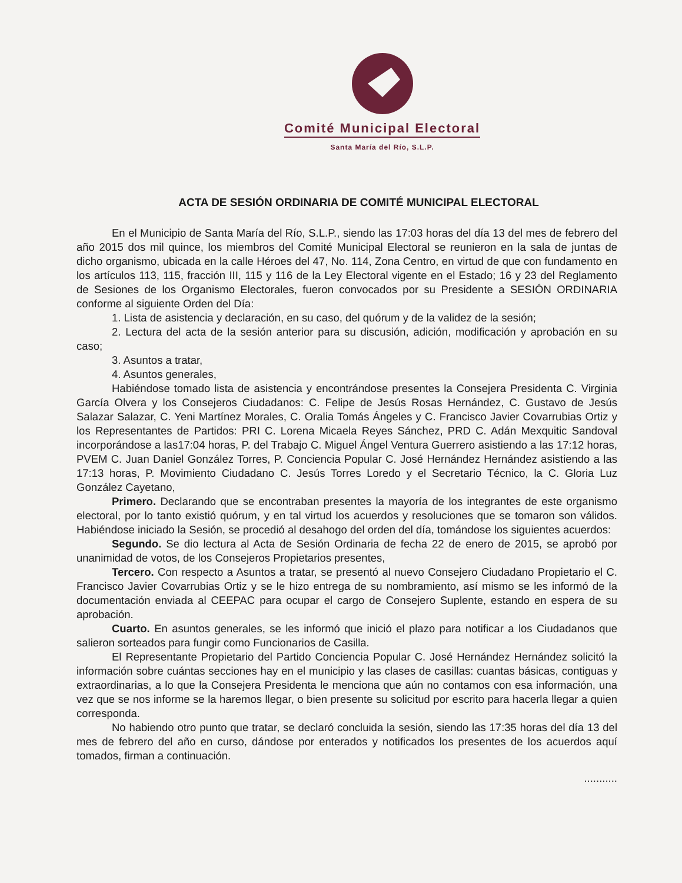Comité Municipal Electoral
Santa María del Río, S.L.P.
ACTA DE SESIÓN ORDINARIA DE COMITÉ MUNICIPAL ELECTORAL
En el Municipio de Santa María del Río, S.L.P., siendo las 17:03 horas del día 13 del mes de febrero del año 2015 dos mil quince, los miembros del Comité Municipal Electoral se reunieron en la sala de juntas de dicho organismo, ubicada en la calle Héroes del 47, No. 114, Zona Centro, en virtud de que con fundamento en los artículos 113, 115, fracción III, 115 y 116 de la Ley Electoral vigente en el Estado; 16 y 23 del Reglamento de Sesiones de los Organismo Electorales, fueron convocados por su Presidente a SESIÓN ORDINARIA conforme al siguiente Orden del Día:
1. Lista de asistencia y declaración, en su caso, del quórum y de la validez de la sesión;
2. Lectura del acta de la sesión anterior para su discusión, adición, modificación y aprobación en su caso;
3. Asuntos a tratar,
4. Asuntos generales,
Habiéndose tomado lista de asistencia y encontrándose presentes la Consejera Presidenta C. Virginia García Olvera y los Consejeros Ciudadanos: C. Felipe de Jesús Rosas Hernández, C. Gustavo de Jesús Salazar Salazar, C. Yeni Martínez Morales, C. Oralia Tomás Ángeles y C. Francisco Javier Covarrubias Ortiz y los Representantes de Partidos: PRI C. Lorena Micaela Reyes Sánchez, PRD C. Adán Mexquitic Sandoval incorporándose a las17:04 horas, P. del Trabajo C. Miguel Ángel Ventura Guerrero asistiendo a las 17:12 horas, PVEM C. Juan Daniel González Torres, P. Conciencia Popular C. José Hernández Hernández asistiendo a las 17:13 horas, P. Movimiento Ciudadano C. Jesús Torres Loredo y el Secretario Técnico, la C. Gloria Luz González Cayetano,
Primero. Declarando que se encontraban presentes la mayoría de los integrantes de este organismo electoral, por lo tanto existió quórum, y en tal virtud los acuerdos y resoluciones que se tomaron son válidos. Habiéndose iniciado la Sesión, se procedió al desahogo del orden del día, tomándose los siguientes acuerdos:
Segundo. Se dio lectura al Acta de Sesión Ordinaria de fecha 22 de enero de 2015, se aprobó por unanimidad de votos, de los Consejeros Propietarios presentes,
Tercero. Con respecto a Asuntos a tratar, se presentó al nuevo Consejero Ciudadano Propietario el C. Francisco Javier Covarrubias Ortiz y se le hizo entrega de su nombramiento, así mismo se les informó de la documentación enviada al CEEPAC para ocupar el cargo de Consejero Suplente, estando en espera de su aprobación.
Cuarto. En asuntos generales, se les informó que inició el plazo para notificar a los Ciudadanos que salieron sorteados para fungir como Funcionarios de Casilla.
El Representante Propietario del Partido Conciencia Popular C. José Hernández Hernández solicitó la información sobre cuántas secciones hay en el municipio y las clases de casillas: cuantas básicas, contiguas y extraordinarias, a lo que la Consejera Presidenta le menciona que aún no contamos con esa información, una vez que se nos informe se la haremos llegar, o bien presente su solicitud por escrito para hacerla llegar a quien corresponda.
No habiendo otro punto que tratar, se declaró concluida la sesión, siendo las 17:35 horas del día 13 del mes de febrero del año en curso, dándose por enterados y notificados los presentes de los acuerdos aquí tomados, firman a continuación.
...........